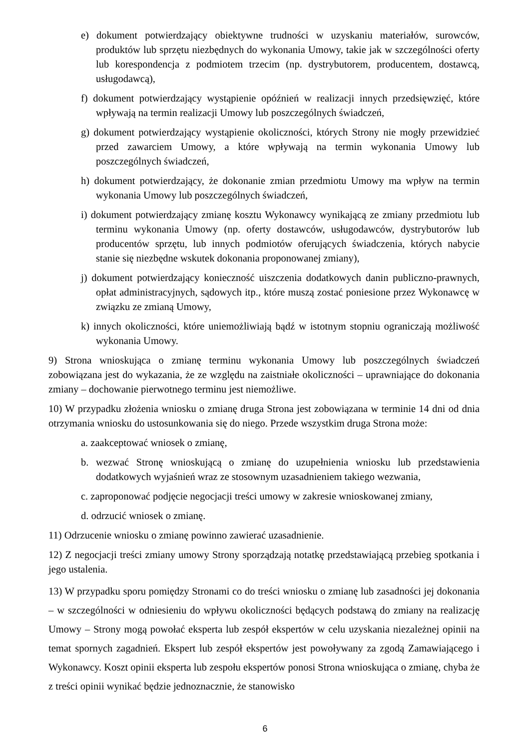e) dokument potwierdzający obiektywne trudności w uzyskaniu materiałów, surowców, produktów lub sprzętu niezbędnych do wykonania Umowy, takie jak w szczególności oferty lub korespondencja z podmiotem trzecim (np. dystrybutorem, producentem, dostawcą, usługodawcą),
f) dokument potwierdzający wystąpienie opóźnień w realizacji innych przedsięwzięć, które wpływają na termin realizacji Umowy lub poszczególnych świadczeń,
g) dokument potwierdzający wystąpienie okoliczności, których Strony nie mogły przewidzieć przed zawarciem Umowy, a które wpływają na termin wykonania Umowy lub poszczególnych świadczeń,
h) dokument potwierdzający, że dokonanie zmian przedmiotu Umowy ma wpływ na termin wykonania Umowy lub poszczególnych świadczeń,
i) dokument potwierdzający zmianę kosztu Wykonawcy wynikającą ze zmiany przedmiotu lub terminu wykonania Umowy (np. oferty dostawców, usługodawców, dystrybutorów lub producentów sprzętu, lub innych podmiotów oferujących świadczenia, których nabycie stanie się niezbędne wskutek dokonania proponowanej zmiany),
j) dokument potwierdzający konieczność uiszczenia dodatkowych danin publiczno-prawnych, opłat administracyjnych, sądowych itp., które muszą zostać poniesione przez Wykonawcę w związku ze zmianą Umowy,
k) innych okoliczności, które uniemożliwiają bądź w istotnym stopniu ograniczają możliwość wykonania Umowy.
9) Strona wnioskująca o zmianę terminu wykonania Umowy lub poszczególnych świadczeń zobowiązana jest do wykazania, że ze względu na zaistniałe okoliczności – uprawniające do dokonania zmiany – dochowanie pierwotnego terminu jest niemożliwe.
10) W przypadku złożenia wniosku o zmianę druga Strona jest zobowiązana w terminie 14 dni od dnia otrzymania wniosku do ustosunkowania się do niego. Przede wszystkim druga Strona może:
a. zaakceptować wniosek o zmianę,
b. wezwać Stronę wnioskującą o zmianę do uzupełnienia wniosku lub przedstawienia dodatkowych wyjaśnień wraz ze stosownym uzasadnieniem takiego wezwania,
c. zaproponować podjęcie negocjacji treści umowy w zakresie wnioskowanej zmiany,
d. odrzucić wniosek o zmianę.
11) Odrzucenie wniosku o zmianę powinno zawierać uzasadnienie.
12) Z negocjacji treści zmiany umowy Strony sporządzają notatkę przedstawiającą przebieg spotkania i jego ustalenia.
13) W przypadku sporu pomiędzy Stronami co do treści wniosku o zmianę lub zasadności jej dokonania – w szczególności w odniesieniu do wpływu okoliczności będących podstawą do zmiany na realizację Umowy – Strony mogą powołać eksperta lub zespół ekspertów w celu uzyskania niezależnej opinii na temat spornych zagadnień. Ekspert lub zespół ekspertów jest powoływany za zgodą Zamawiającego i Wykonawcy. Koszt opinii eksperta lub zespołu ekspertów ponosi Strona wnioskująca o zmianę, chyba że z treści opinii wynikać będzie jednoznacznie, że stanowisko
6